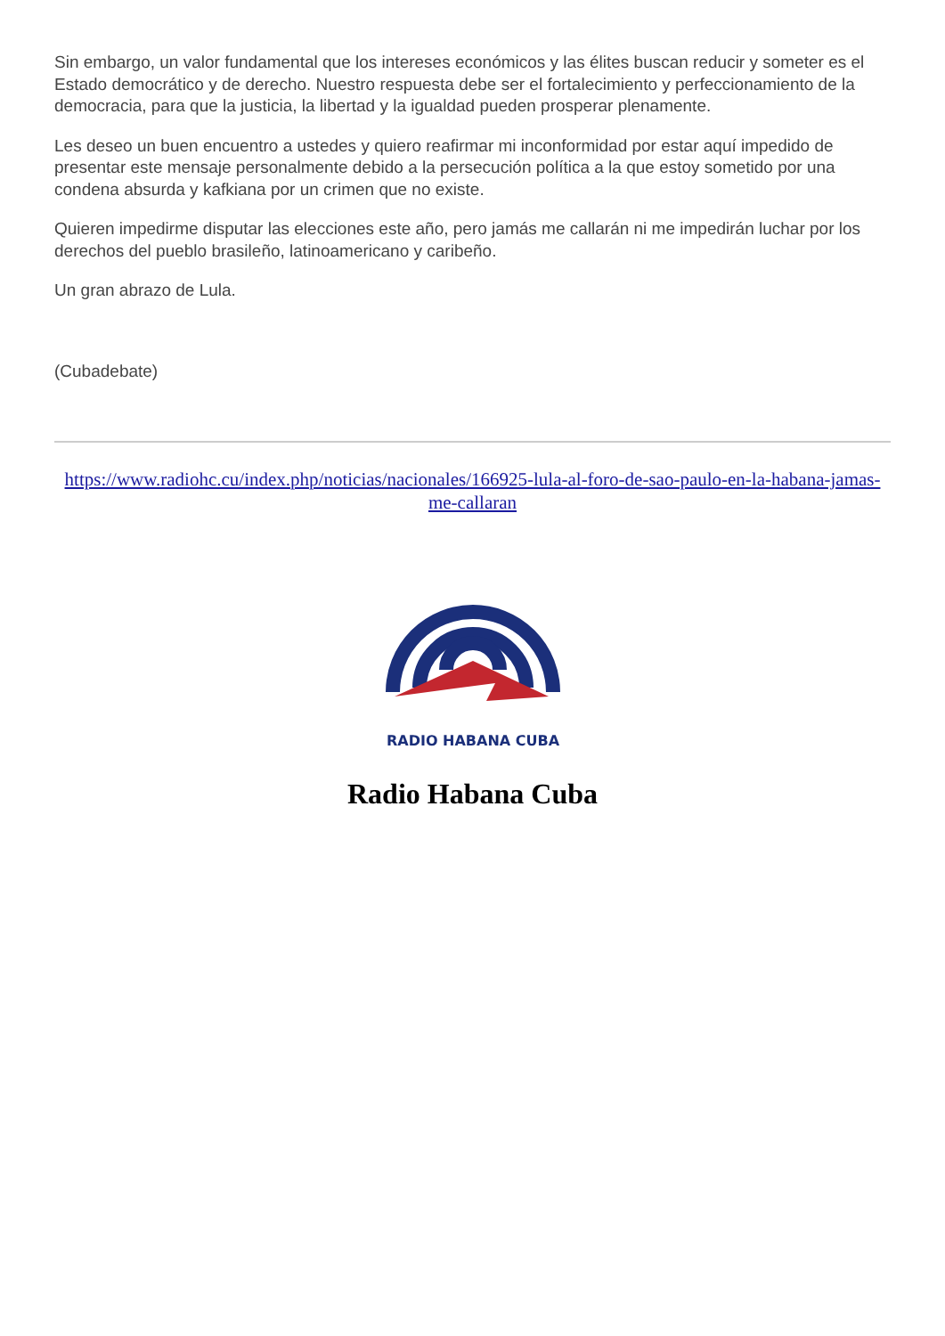Sin embargo, un valor fundamental que los intereses económicos y las élites buscan reducir y someter es el Estado democrático y de derecho. Nuestro respuesta debe ser el fortalecimiento y perfeccionamiento de la democracia, para que la justicia, la libertad y la igualdad pueden prosperar plenamente.
Les deseo un buen encuentro a ustedes y quiero reafirmar mi inconformidad por estar aquí impedido de presentar este mensaje personalmente debido a la persecución política a la que estoy sometido por una condena absurda y kafkiana por un crimen que no existe.
Quieren impedirme disputar las elecciones este año, pero jamás me callarán ni me impedirán luchar por los derechos del pueblo brasileño, latinoamericano y caribeño.
Un gran abrazo de Lula.
(Cubadebate)
https://www.radiohc.cu/index.php/noticias/nacionales/166925-lula-al-foro-de-sao-paulo-en-la-habana-jamas-me-callaran
RADIO HABANA CUBA
Radio Habana Cuba